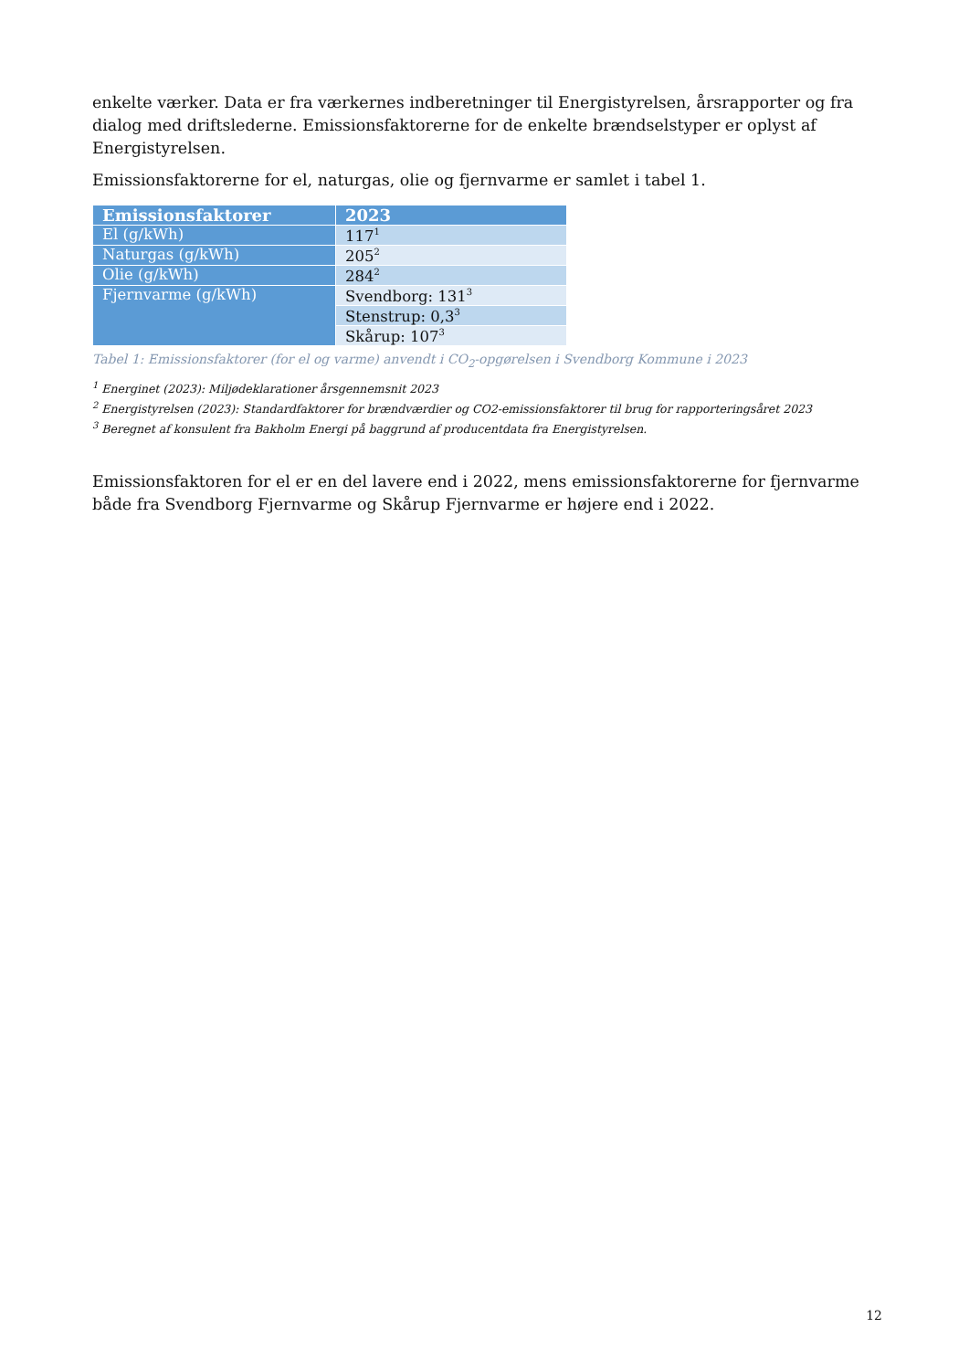enkelte værker. Data er fra værkernes indberetninger til Energistyrelsen, årsrapporter og fra dialog med driftslederne. Emissionsfaktorerne for de enkelte brændselstyper er oplyst af Energistyrelsen.
Emissionsfaktorerne for el, naturgas, olie og fjernvarme er samlet i tabel 1.
| Emissionsfaktorer | 2023 |
| --- | --- |
| El (g/kWh) | 117<sup>1</sup> |
| Naturgas (g/kWh) | 205<sup>2</sup> |
| Olie (g/kWh) | 284<sup>2</sup> |
| Fjernvarme (g/kWh) | Svendborg: 131<sup>3</sup> |
| | Stenstrup: 0,3<sup>3</sup> |
| | Skårup: 107<sup>3</sup> |
Tabel 1: Emissionsfaktorer (for el og varme) anvendt i CO<sub>2</sub>-opgørelsen i Svendborg Kommune i 2023
<sup>1</sup> Energinet (2023): Miljødeklarationer årsgennemsnit 2023
<sup>2</sup> Energistyrelsen (2023): Standardfaktorer for brændværdier og CO2-emissionsfaktorer til brug for rapporteringsåret 2023
<sup>3</sup> Beregnet af konsulent fra Bakholm Energi på baggrund af producentdata fra Energistyrelsen.
Emissionsfaktoren for el er en del lavere end i 2022, mens emissionsfaktorerne for fjernvarme både fra Svendborg Fjernvarme og Skårup Fjernvarme er højere end i 2022.
12